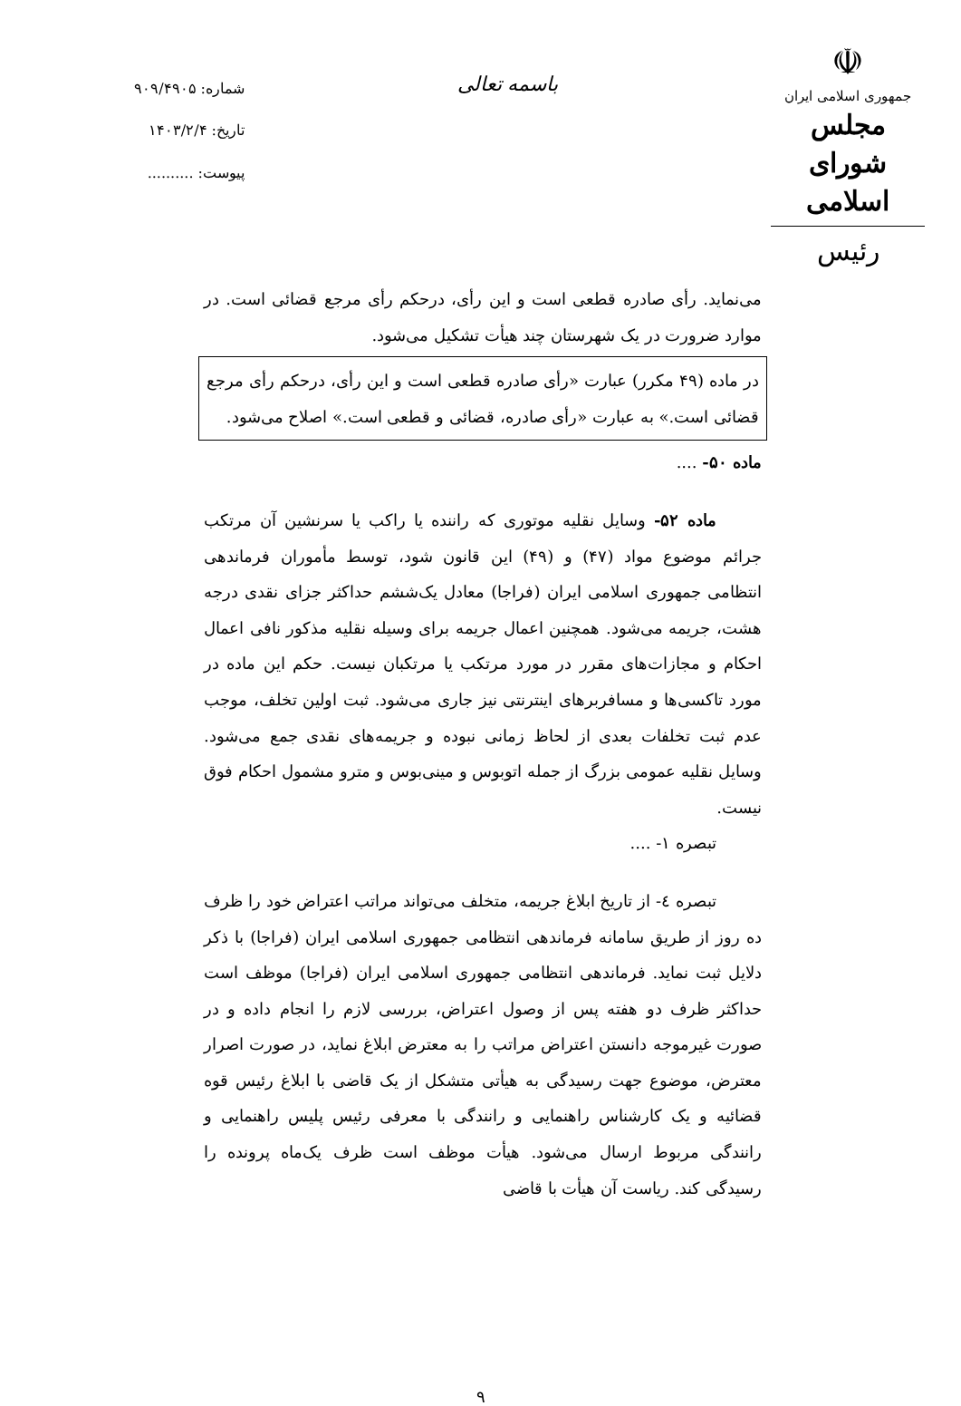☫
جمهوری اسلامی ایران
مجلس شورای اسلامی
رئیس
باسمه تعالی
شماره: ۹۰۹/۴۹۰۵
تاریخ: ۱۴۰۳/۲/۴
پیوست: ..........
می‌نماید. رأی صادره قطعی است و این رأی، درحکم رأی مرجع قضائی است. در موارد ضرورت در یک شهرستان چند هیأت تشکیل می‌شود.
در ماده (۴۹ مکرر) عبارت «رأی صادره قطعی است و این رأی، درحکم رأی مرجع قضائی است.» به عبارت «رأی صادره، قضائی و قطعی است.» اصلاح می‌شود.
ماده ۵۰- ....
ماده ۵۲- وسایل نقلیه موتوری که راننده یا راکب یا سرنشین آن مرتکب جرائم موضوع مواد (۴۷) و (۴۹) این قانون شود، توسط مأموران فرماندهی انتظامی جمهوری اسلامی ایران (فراجا) معادل یک‌ششم حداکثر جزای نقدی درجه هشت، جریمه می‌شود. همچنین اعمال جریمه برای وسیله نقلیه مذکور نافی اعمال احکام و مجازات‌های مقرر در مورد مرتکب یا مرتکبان نیست. حکم این ماده در مورد تاکسی‌ها و مسافربرهای اینترنتی نیز جاری می‌شود. ثبت اولین تخلف، موجب عدم ثبت تخلفات بعدی از لحاظ زمانی نبوده و جریمه‌های نقدی جمع می‌شود. وسایل نقلیه عمومی بزرگ از جمله اتوبوس و مینی‌بوس و مترو مشمول احکام فوق نیست.
تبصره ۱- ....
تبصره ٤- از تاریخ ابلاغ جریمه، متخلف می‌تواند مراتب اعتراض خود را ظرف ده روز از طریق سامانه فرماندهی انتظامی جمهوری اسلامی ایران (فراجا) با ذکر دلایل ثبت نماید. فرماندهی انتظامی جمهوری اسلامی ایران (فراجا) موظف است حداکثر ظرف دو هفته پس از وصول اعتراض، بررسی لازم را انجام داده و در صورت غیرموجه دانستن اعتراض مراتب را به معترض ابلاغ نماید، در صورت اصرار معترض، موضوع جهت رسیدگی به هیأتی متشکل از یک قاضی با ابلاغ رئیس قوه قضائیه و یک کارشناس راهنمایی و رانندگی با معرفی رئیس پلیس راهنمایی و رانندگی مربوط ارسال می‌شود. هیأت موظف است ظرف یک‌ماه پرونده را رسیدگی کند. ریاست آن هیأت با قاضی
۹